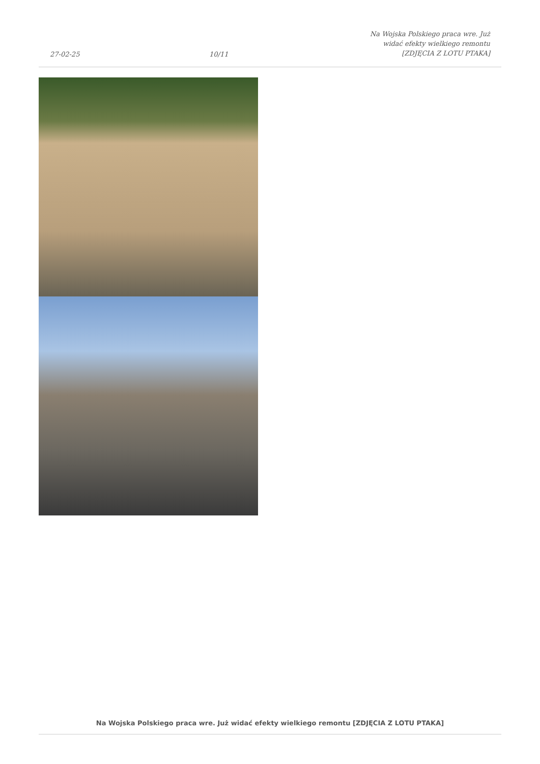27-02-25 10/11 Na Wojska Polskiego praca wre. Już widać efekty wielkiego remontu [ZDJĘCIA Z LOTU PTAKA]
Na Wojska Polskiego praca wre. Już widać efekty wielkiego remontu [ZDJĘCIA Z LOTU PTAKA]